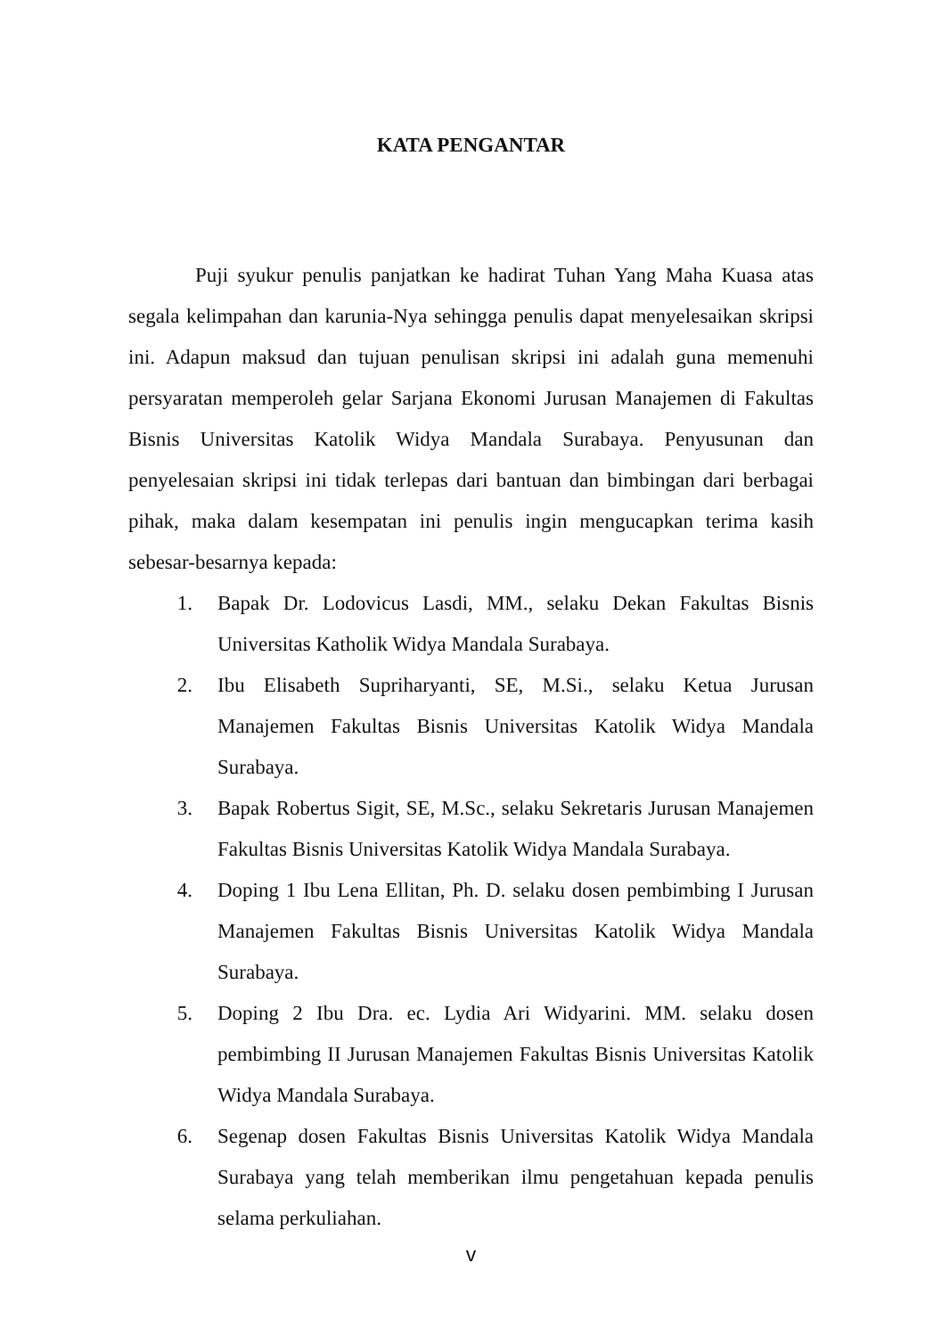KATA PENGANTAR
Puji syukur penulis panjatkan ke hadirat Tuhan Yang Maha Kuasa atas segala kelimpahan dan karunia-Nya sehingga penulis dapat menyelesaikan skripsi ini. Adapun maksud dan tujuan penulisan skripsi ini adalah guna memenuhi persyaratan memperoleh gelar Sarjana Ekonomi Jurusan Manajemen di Fakultas Bisnis Universitas Katolik Widya Mandala Surabaya. Penyusunan dan penyelesaian skripsi ini tidak terlepas dari bantuan dan bimbingan dari berbagai pihak, maka dalam kesempatan ini penulis ingin mengucapkan terima kasih sebesar-besarnya kepada:
1. Bapak Dr. Lodovicus Lasdi, MM., selaku Dekan Fakultas Bisnis Universitas Katholik Widya Mandala Surabaya.
2. Ibu Elisabeth Supriharyanti, SE, M.Si., selaku Ketua Jurusan Manajemen Fakultas Bisnis Universitas Katolik Widya Mandala Surabaya.
3. Bapak Robertus Sigit, SE, M.Sc., selaku Sekretaris Jurusan Manajemen Fakultas Bisnis Universitas Katolik Widya Mandala Surabaya.
4. Doping 1 Ibu Lena Ellitan, Ph. D. selaku dosen pembimbing I Jurusan Manajemen Fakultas Bisnis Universitas Katolik Widya Mandala Surabaya.
5. Doping 2 Ibu Dra. ec. Lydia Ari Widyarini. MM. selaku dosen pembimbing II Jurusan Manajemen Fakultas Bisnis Universitas Katolik Widya Mandala Surabaya.
6. Segenap dosen Fakultas Bisnis Universitas Katolik Widya Mandala Surabaya yang telah memberikan ilmu pengetahuan kepada penulis selama perkuliahan.
v